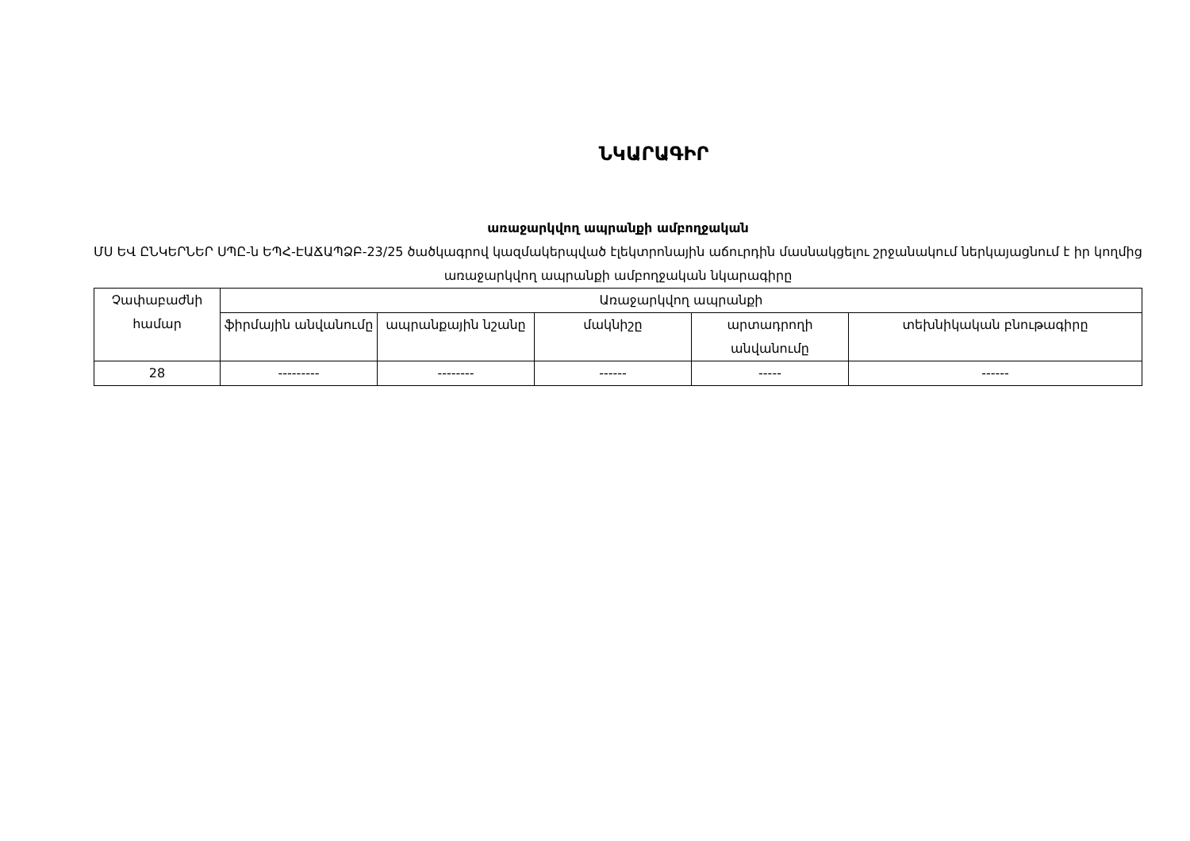ՆԿԱՐԱԳԻՐ
առաջարկվող ապրանքի ամբողջական
ՄՍ ԵՎ ԸՆԿԵՐՆԵՐ ՍՊԸ-ն ԵՊՀ-ԷԱՃԱՊՁԲ-23/25 ծածկագրով կազմակերպված էլեկտրոնային աճուրդին մասնակցելու շրջանակում ներկայացնում է իր կողմից առաջարկվող ապրանքի ամբողջական նկարագիրը
| Չափաբաժնի համար | Առաջարկվող ապրանքի | | | | |
| --- | --- | --- | --- | --- | --- |
| | ֆիրմային անվանումը | ապրանքային նշանը | մակնիշը | արտադրողի անվանումը | տեխնիկական բնութագիրը |
| 28 | --------- | -------- | ------ | ----- | ------ |